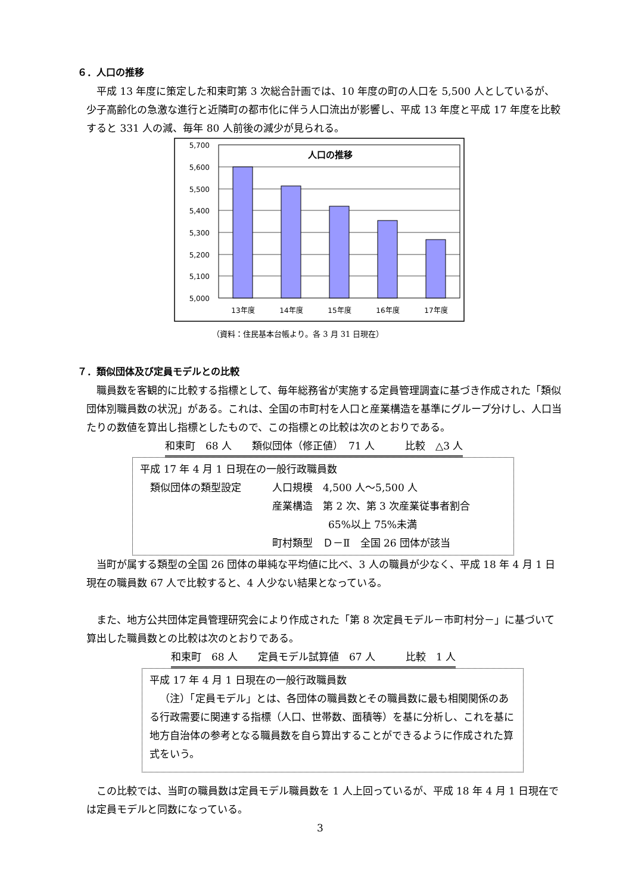６．人口の推移
平成 13 年度に策定した和束町第 3 次総合計画では、10 年度の町の人口を 5,500 人としているが、少子高齢化の急激な進行と近隣町の都市化に伴う人口流出が影響し、平成 13 年度と平成 17 年度を比較すると 331 人の減、毎年 80 人前後の減少が見られる。
5,700
5,600
5,500
5,400
5,300
5,200
5,100
5,000
人口の推移
13年度
14年度
15年度
16年度
17年度
（資料：住民基本台帳より。各 3 月 31 日現在）
７．類似団体及び定員モデルとの比較
職員数を客観的に比較する指標として、毎年総務省が実施する定員管理調査に基づき作成された「類似団体別職員数の状況」がある。これは、全国の市町村を人口と産業構造を基準にグループ分けし、人口当たりの数値を算出し指標としたもので、この指標との比較は次のとおりである。
和束町　68 人　　類似団体（修正値）　71 人　　　比較　△3 人
平成 17 年 4 月 1 日現在の一般行政職員数
類似団体の類型設定 人口規模　4,500 人～5,500 人
産業構造　第 2 次、第 3 次産業従事者割合
65%以上 75%未満
町村類型　Ｄ－Ⅱ　全国 26 団体が該当
当町が属する類型の全国 26 団体の単純な平均値に比べ、3 人の職員が少なく、平成 18 年 4 月 1 日現在の職員数 67 人で比較すると、4 人少ない結果となっている。
また、地方公共団体定員管理研究会により作成された「第 8 次定員モデル－市町村分－」に基づいて算出した職員数との比較は次のとおりである。
和束町　68 人　　定員モデル試算値　67 人　　　比較　1 人
平成 17 年 4 月 1 日現在の一般行政職員数
（注）「定員モデル」とは、各団体の職員数とその職員数に最も相関関係のある行政需要に関連する指標（人口、世帯数、面積等）を基に分析し、これを基に地方自治体の参考となる職員数を自ら算出することができるように作成された算式をいう。
この比較では、当町の職員数は定員モデル職員数を 1 人上回っているが、平成 18 年 4 月 1 日現在では定員モデルと同数になっている。
3